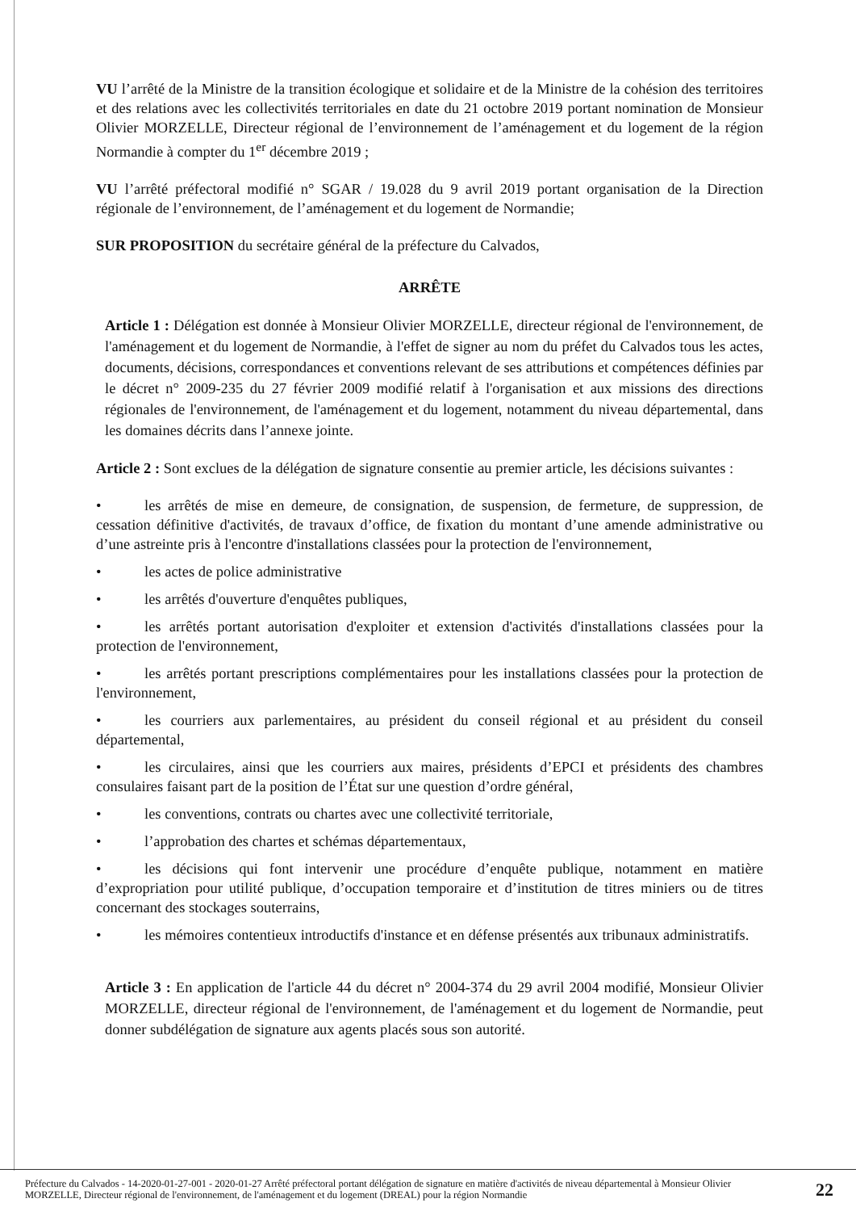VU l’arrêté de la Ministre de la transition écologique et solidaire et de la Ministre de la cohésion des territoires et des relations avec les collectivités territoriales en date du 21 octobre 2019 portant nomination de Monsieur Olivier MORZELLE, Directeur régional de l’environnement de l’aménagement et du logement de la région Normandie à compter du 1<sup>er</sup> décembre 2019 ;
VU l’arrêté préfectoral modifié n° SGAR / 19.028 du 9 avril 2019 portant organisation de la Direction régionale de l’environnement, de l’aménagement et du logement de Normandie;
SUR PROPOSITION du secrétaire général de la préfecture du Calvados,
ARRÊTE
Article 1 : Délégation est donnée à Monsieur Olivier MORZELLE, directeur régional de l'environnement, de l'aménagement et du logement de Normandie, à l'effet de signer au nom du préfet du Calvados tous les actes, documents, décisions, correspondances et conventions relevant de ses attributions et compétences définies par le décret n° 2009-235 du 27 février 2009 modifié relatif à l'organisation et aux missions des directions régionales de l'environnement, de l'aménagement et du logement, notamment du niveau départemental, dans les domaines décrits dans l’annexe jointe.
Article 2 : Sont exclues de la délégation de signature consentie au premier article, les décisions suivantes :
• les arrêtés de mise en demeure, de consignation, de suspension, de fermeture, de suppression, de cessation définitive d'activités, de travaux d’office, de fixation du montant d’une amende administrative ou d’une astreinte pris à l'encontre d'installations classées pour la protection de l'environnement,
• les actes de police administrative
• les arrêtés d'ouverture d'enquêtes publiques,
• les arrêtés portant autorisation d'exploiter et extension d'activités d'installations classées pour la protection de l'environnement,
• les arrêtés portant prescriptions complémentaires pour les installations classées pour la protection de l'environnement,
• les courriers aux parlementaires, au président du conseil régional et au président du conseil départemental,
• les circulaires, ainsi que les courriers aux maires, présidents d’EPCI et présidents des chambres consulaires faisant part de la position de l’État sur une question d’ordre général,
• les conventions, contrats ou chartes avec une collectivité territoriale,
• l’approbation des chartes et schémas départementaux,
• les décisions qui font intervenir une procédure d’enquête publique, notamment en matière d’expropriation pour utilité publique, d’occupation temporaire et d’institution de titres miniers ou de titres concernant des stockages souterrains,
• les mémoires contentieux introductifs d'instance et en défense présentés aux tribunaux administratifs.
Article 3 : En application de l'article 44 du décret n° 2004-374 du 29 avril 2004 modifié, Monsieur Olivier MORZELLE, directeur régional de l'environnement, de l'aménagement et du logement de Normandie, peut donner subdélégation de signature aux agents placés sous son autorité.
Préfecture du Calvados - 14-2020-01-27-001 - 2020-01-27 Arrêté préfectoral portant délégation de signature en matière d'activités de niveau départemental à Monsieur Olivier MORZELLE, Directeur régional de l'environnement, de l'aménagement et du logement (DREAL) pour la région Normandie
22